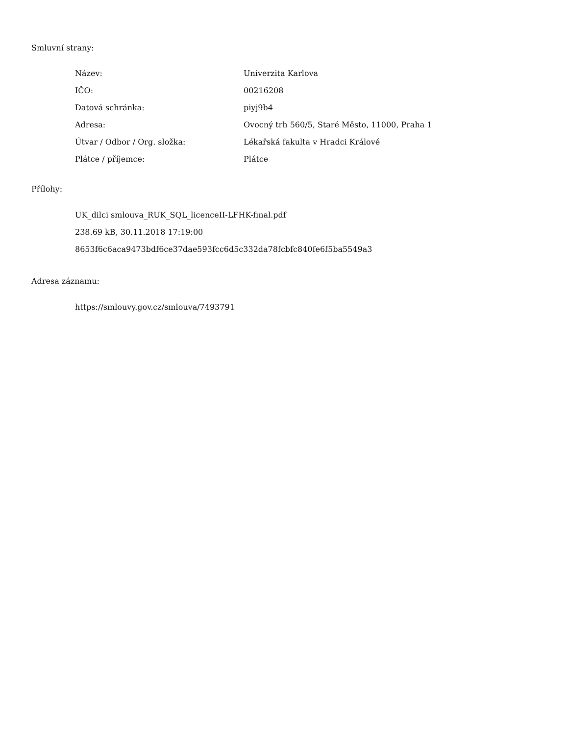Smluvní strany:
| Název: | Univerzita Karlova |
| IČO: | 00216208 |
| Datová schránka: | piyj9b4 |
| Adresa: | Ovocný trh 560/5, Staré Město, 11000, Praha 1 |
| Útvar / Odbor / Org. složka: | Lékařská fakulta v Hradci Králové |
| Plátce / příjemce: | Plátce |
Přílohy:
UK_dilci smlouva_RUK_SQL_licenceII-LFHK-final.pdf
238.69 kB, 30.11.2018 17:19:00
8653f6c6aca9473bdf6ce37dae593fcc6d5c332da78fcbfc840fe6f5ba5549a3
Adresa záznamu:
https://smlouvy.gov.cz/smlouva/7493791